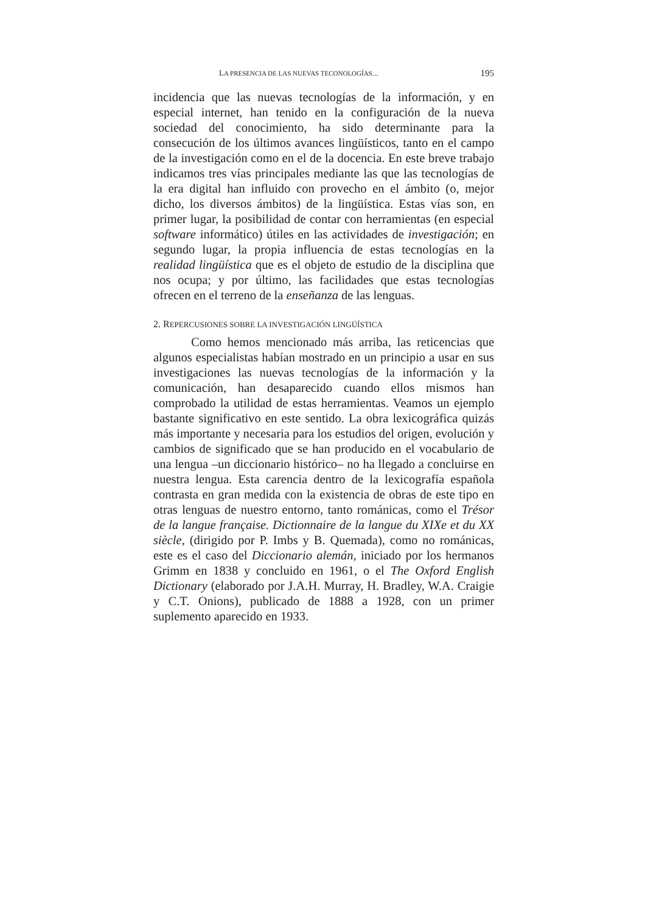LA PRESENCIA DE LAS NUEVAS TECONOLOGÍAS... 195
incidencia que las nuevas tecnologías de la información, y en especial internet, han tenido en la configuración de la nueva sociedad del conocimiento, ha sido determinante para la consecución de los últimos avances lingüísticos, tanto en el campo de la investigación como en el de la docencia. En este breve trabajo indicamos tres vías principales mediante las que las tecnologías de la era digital han influido con provecho en el ámbito (o, mejor dicho, los diversos ámbitos) de la lingüística. Estas vías son, en primer lugar, la posibilidad de contar con herramientas (en especial software informático) útiles en las actividades de investigación; en segundo lugar, la propia influencia de estas tecnologías en la realidad lingüística que es el objeto de estudio de la disciplina que nos ocupa; y por último, las facilidades que estas tecnologías ofrecen en el terreno de la enseñanza de las lenguas.
2. REPERCUSIONES SOBRE LA INVESTIGACIÓN LINGÜÍSTICA
Como hemos mencionado más arriba, las reticencias que algunos especialistas habían mostrado en un principio a usar en sus investigaciones las nuevas tecnologías de la información y la comunicación, han desaparecido cuando ellos mismos han comprobado la utilidad de estas herramientas. Veamos un ejemplo bastante significativo en este sentido. La obra lexicográfica quizás más importante y necesaria para los estudios del origen, evolución y cambios de significado que se han producido en el vocabulario de una lengua –un diccionario histórico– no ha llegado a concluirse en nuestra lengua. Esta carencia dentro de la lexicografía española contrasta en gran medida con la existencia de obras de este tipo en otras lenguas de nuestro entorno, tanto románicas, como el Trésor de la langue française. Dictionnaire de la langue du XIXe et du XX siècle, (dirigido por P. Imbs y B. Quemada), como no románicas, este es el caso del Diccionario alemán, iniciado por los hermanos Grimm en 1838 y concluido en 1961, o el The Oxford English Dictionary (elaborado por J.A.H. Murray, H. Bradley, W.A. Craigie y C.T. Onions), publicado de 1888 a 1928, con un primer suplemento aparecido en 1933.